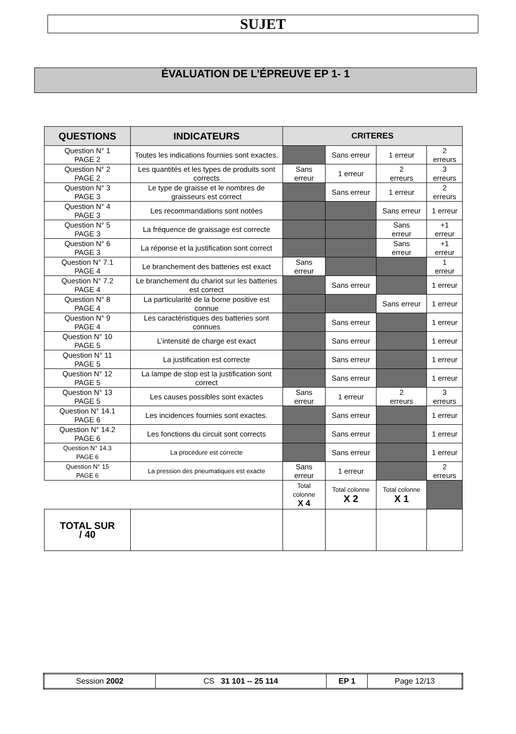SUJET
ÉVALUATION DE L’ÉPREUVE EP 1- 1
| QUESTIONS | INDICATEURS | CRITERES | | | |
| --- | --- | --- | --- | --- | --- |
| Question N° 1 PAGE 2 | Toutes les indications fournies sont exactes. | | Sans erreur | 1 erreur | 2 erreurs |
| Question N° 2 PAGE 2 | Les quantités et les types de produits sont corrects | Sans erreur | 1 erreur | 2 erreurs | 3 erreurs |
| Question N° 3 PAGE 3 | Le type de graisse et le nombres de graisseurs est correct | | Sans erreur | 1 erreur | 2 erreurs |
| Question N° 4 PAGE 3 | Les recommandations sont notées | | | Sans erreur | 1 erreur |
| Question N° 5 PAGE 3 | La fréquence de graissage est correcte | | | Sans erreur | +1 erreur |
| Question N° 6 PAGE 3 | La réponse et la justification sont correct | | | Sans erreur | +1 erreur |
| Question N° 7.1 PAGE 4 | Le branchement des batteries est exact | Sans erreur | | | 1 erreur |
| Question N° 7.2 PAGE 4 | Le branchement du chariot sur les batteries est correct | | Sans erreur | | 1 erreur |
| Question N° 8 PAGE 4 | La particularité de la borne positive est connue | | | Sans erreur | 1 erreur |
| Question N° 9 PAGE 4 | Les caractéristiques des batteries sont connues | | Sans erreur | | 1 erreur |
| Question N° 10 PAGE 5 | L’intensité de charge est exact | | Sans erreur | | 1 erreur |
| Question N° 11 PAGE 5 | La justification est correcte | | Sans erreur | | 1 erreur |
| Question N° 12 PAGE 5 | La lampe de stop est la justification sont correct | | Sans erreur | | 1 erreur |
| Question N° 13 PAGE 5 | Les causes possibles sont exactes | Sans erreur | 1 erreur | 2 erreurs | 3 erreurs |
| Question N° 14.1 PAGE 6 | Les incidences fournies sont exactes. | | Sans erreur | | 1 erreur |
| Question N° 14.2 PAGE 6 | Les fonctions du circuit sont corrects | | Sans erreur | | 1 erreur |
| Question N° 14.3 PAGE 6 | La procédure est correcte | | Sans erreur | | 1 erreur |
| Question N° 15 PAGE 6 | La pression des pneumatiques est exacte | Sans erreur | 1 erreur | | 2 erreurs |
| | | Total colonne X 4 | Total colonne X 2 | Total colonne X 1 | |
| TOTAL SUR / 40 | | | | | |
| Session 2002 | CS 31 101 -- 25 114 | EP 1 | Page 12/13 |